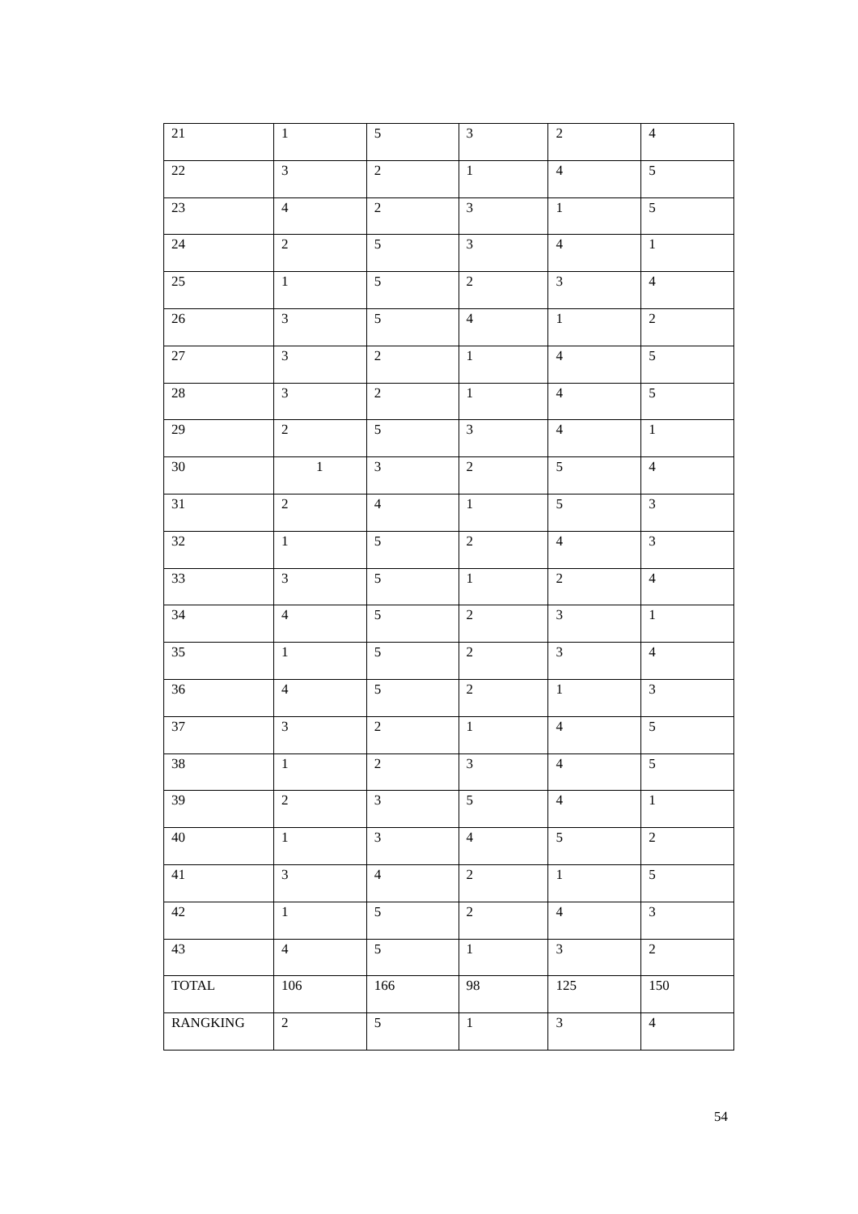| 21 | 1 | 5 | 3 | 2 | 4 |
| 22 | 3 | 2 | 1 | 4 | 5 |
| 23 | 4 | 2 | 3 | 1 | 5 |
| 24 | 2 | 5 | 3 | 4 | 1 |
| 25 | 1 | 5 | 2 | 3 | 4 |
| 26 | 3 | 5 | 4 | 1 | 2 |
| 27 | 3 | 2 | 1 | 4 | 5 |
| 28 | 3 | 2 | 1 | 4 | 5 |
| 29 | 2 | 5 | 3 | 4 | 1 |
| 30 | 1 | 3 | 2 | 5 | 4 |
| 31 | 2 | 4 | 1 | 5 | 3 |
| 32 | 1 | 5 | 2 | 4 | 3 |
| 33 | 3 | 5 | 1 | 2 | 4 |
| 34 | 4 | 5 | 2 | 3 | 1 |
| 35 | 1 | 5 | 2 | 3 | 4 |
| 36 | 4 | 5 | 2 | 1 | 3 |
| 37 | 3 | 2 | 1 | 4 | 5 |
| 38 | 1 | 2 | 3 | 4 | 5 |
| 39 | 2 | 3 | 5 | 4 | 1 |
| 40 | 1 | 3 | 4 | 5 | 2 |
| 41 | 3 | 4 | 2 | 1 | 5 |
| 42 | 1 | 5 | 2 | 4 | 3 |
| 43 | 4 | 5 | 1 | 3 | 2 |
| TOTAL | 106 | 166 | 98 | 125 | 150 |
| RANGKING | 2 | 5 | 1 | 3 | 4 |
54